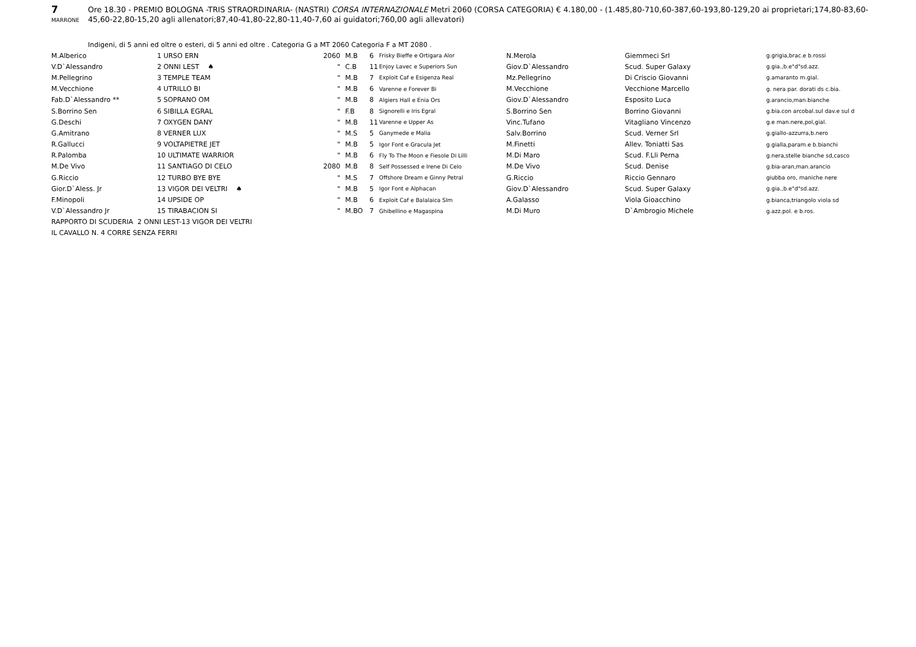7
MARRONE
Ore 18.30 - PREMIO BOLOGNA -TRIS STRAORDINARIA- (NASTRI) CORSA INTERNAZIONALE Metri 2060 (CORSA CATEGORIA) € 4.180,00 - (1.485,80-710,60-387,60-193,80-129,20 ai proprietari;174,80-83,60-45,60-22,80-15,20 agli allenatori;87,40-41,80-22,80-11,40-7,60 ai guidatori;760,00 agli allevatori)
Indigeni, di 5 anni ed oltre o esteri, di 5 anni ed oltre . Categoria G a MT 2060 Categoria F a MT 2080 .
| M.Alberico | 1 URSO ERN | 2060 | M.B | 6 | Frisky Bieffe e Ortigara Alor | N.Merola | Giemmeci Srl | g.grigia,brac.e b.rossi |
| V.D`Alessandro | 2 ONNI LEST ♠ | " | C.B | 11 | Enjoy Lavec e Superiors Sun | Giov.D`Alessandro | Scud. Super Galaxy | g.gia.,b.e"d"sd.azz. |
| M.Pellegrino | 3 TEMPLE TEAM | " | M.B | 7 | Exploit Caf e Esigenza Real | Mz.Pellegrino | Di Criscio Giovanni | g.amaranto m.gial. |
| M.Vecchione | 4 UTRILLO BI | " | M.B | 6 | Varenne e Forever Bi | M.Vecchione | Vecchione Marcello | g. nera par. dorati ds c.bia. |
| Fab.D`Alessandro ** | 5 SOPRANO OM | " | M.B | 8 | Algiers Hall e Enia Ors | Giov.D`Alessandro | Esposito Luca | g.arancio,man.bianche |
| S.Borrino Sen | 6 SIBILLA EGRAL | " | F.B | 8 | Signorelli e Iris Egral | S.Borrino Sen | Borrino Giovanni | g.bia.con arcobal.sul dav.e sul d |
| G.Deschi | 7 OXYGEN DANY | " | M.B | 11 | Varenne e Upper As | Vinc.Tufano | Vitagliano Vincenzo | g.e man.nere,pol,gial. |
| G.Amitrano | 8 VERNER LUX | " | M.S | 5 | Ganymede e Malia | Salv.Borrino | Scud. Verner Srl | g.giallo-azzurra,b.nero |
| R.Gallucci | 9 VOLTAPIETRE JET | " | M.B | 5 | Igor Font e Gracula Jet | M.Finetti | Allev. Toniatti Sas | g.gialla,param.e b.bianchi |
| R.Palomba | 10 ULTIMATE WARRIOR | " | M.B | 6 | Fly To The Moon e Fiesole Di Lilli | M.Di Maro | Scud. F.Lli Perna | g.nera,stelle bianche sd,casco |
| M.De Vivo | 11 SANTIAGO DI CELO | 2080 | M.B | 8 | Self Possessed e Irene Di Celo | M.De Vivo | Scud. Denise | g.bia-aran,man.arancio |
| G.Riccio | 12 TURBO BYE BYE | " | M.S | 7 | Offshore Dream e Ginny Petral | G.Riccio | Riccio Gennaro | giubba oro, maniche nere |
| Gior.D`Aless. Jr | 13 VIGOR DEI VELTRI ♠ | " | M.B | 5 | Igor Font e Alphacan | Giov.D`Alessandro | Scud. Super Galaxy | g.gia.,b.e"d"sd.azz. |
| F.Minopoli | 14 UPSIDE OP | " | M.B | 6 | Exploit Caf e Balalaica Slm | A.Galasso | Viola Gioacchino | g.bianca,triangolo viola sd |
| V.D`Alessandro Jr | 15 TIRABACION SI | " | M.BO | 7 | Ghibellino e Magaspina | M.Di Muro | D`Ambrogio Michele | g.azz.pol. e b.ros. |
RAPPORTO DI SCUDERIA 2 ONNI LEST-13 VIGOR DEI VELTRI
IL CAVALLO N. 4 CORRE SENZA FERRI